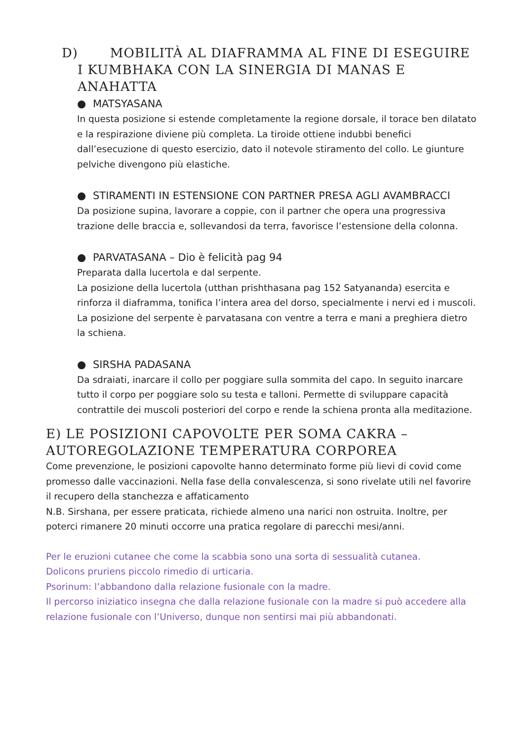D) MOBILITÀ AL DIAFRAMMA AL FINE DI ESEGUIRE I KUMBHAKA CON LA SINERGIA DI MANAS E ANAHATTA
● MATSYASANA
In questa posizione si estende completamente la regione dorsale, il torace ben dilatato e la respirazione diviene più completa. La tiroide ottiene indubbi benefici dall’esecuzione di questo esercizio, dato il notevole stiramento del collo. Le giunture pelviche divengono più elastiche.
● STIRAMENTI IN ESTENSIONE CON PARTNER PRESA AGLI AVAMBRACCI
Da posizione supina, lavorare a coppie, con il partner che opera una progressiva trazione delle braccia e, sollevandosi da terra, favorisce l’estensione della colonna.
● PARVATASANA – Dio è felicità pag 94
Preparata dalla lucertola e dal serpente.
La posizione della lucertola (utthan prishthasana pag 152 Satyananda) esercita e rinforza il diaframma, tonifica l’intera area del dorso, specialmente i nervi ed i muscoli.
La posizione del serpente è parvatasana con ventre a terra e mani a preghiera dietro la schiena.
● SIRSHA PADASANA
Da sdraiati, inarcare il collo per poggiare sulla sommita del capo. In seguito inarcare tutto il corpo per poggiare solo su testa e talloni. Permette di sviluppare capacità contrattile dei muscoli posteriori del corpo e rende la schiena pronta alla meditazione.
E) LE POSIZIONI CAPOVOLTE PER SOMA CAKRA – AUTOREGOLAZIONE TEMPERATURA CORPOREA
Come prevenzione, le posizioni capovolte hanno determinato forme più lievi di covid come promesso dalle vaccinazioni. Nella fase della convalescenza, si sono rivelate utili nel favorire il recupero della stanchezza e affaticamento
N.B. Sirshana, per essere praticata, richiede almeno una narici non ostruita. Inoltre, per poterci rimanere 20 minuti occorre una pratica regolare di parecchi mesi/anni.
Per le eruzioni cutanee che come la scabbia sono una sorta di sessualità cutanea.
Dolicons pruriens piccolo rimedio di urticaria.
Psorinum: l’abbandono dalla relazione fusionale con la madre.
Il percorso iniziatico insegna che dalla relazione fusionale con la madre si può accedere alla relazione fusionale con l’Universo, dunque non sentirsi mai più abbandonati.